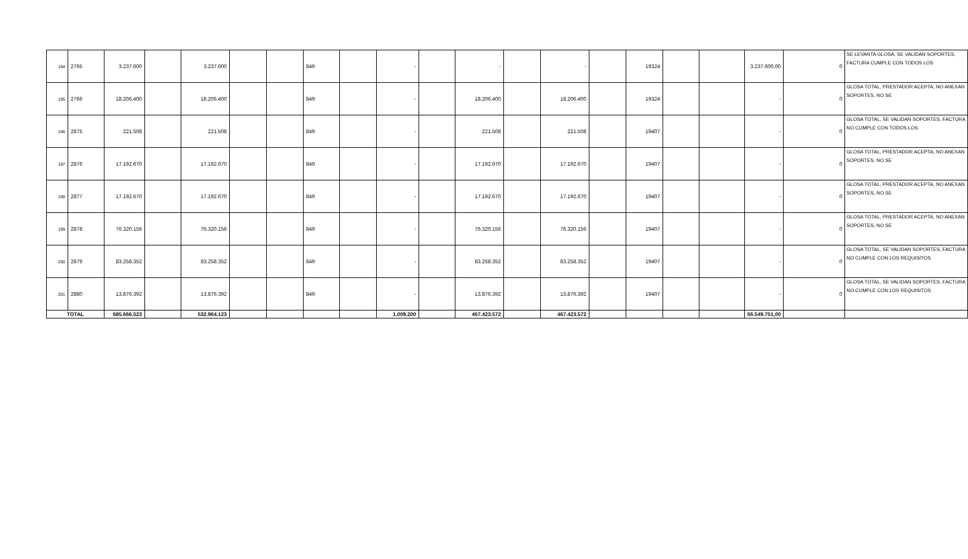| 194 | 2765 | 3.237.600 | | 3.237.600 | | | 849 | | - | | - | | - | | 19324 | | | 3.237.600,00 | 0 | SE LEVANTA GLOSA, SE VALIDAN SOPORTES, FACTURA CUMPLE CON TODOS LOS |
| 195 | 2766 | 18.206.400 | | 18.206.400 | | | 849 | | - | | 18.206.400 | | 18.206.400 | | 19324 | | | - | 0 | GLOSA TOTAL, PRESTADOR ACEPTA, NO ANEXAN SOPORTES, NO SE |
| 196 | 2875 | 221.508 | | 221.508 | | | 849 | | - | | 221.508 | | 221.508 | | 19407 | | | - | 0 | GLOSA TOTAL, SE VALIDAN SOPORTES, FACTURA NO CUMPLE CON TODOS LOS |
| 197 | 2876 | 17.192.670 | | 17.192.670 | | | 849 | | - | | 17.192.670 | | 17.192.670 | | 19407 | | | - | 0 | GLOSA TOTAL, PRESTADOR ACEPTA, NO ANEXAN SOPORTES, NO SE |
| 198 | 2877 | 17.192.670 | | 17.192.670 | | | 849 | | - | | 17.192.670 | | 17.192.670 | | 19407 | | | - | 0 | GLOSA TOTAL, PRESTADOR ACEPTA, NO ANEXAN SOPORTES, NO SE |
| 199 | 2878 | 76.320.156 | | 76.320.156 | | | 849 | | - | | 76.320.156 | | 76.320.156 | | 19407 | | | - | 0 | GLOSA TOTAL, PRESTADOR ACEPTA, NO ANEXAN SOPORTES, NO SE |
| 200 | 2879 | 83.258.352 | | 83.258.352 | | | 849 | | - | | 83.258.352 | | 83.258.352 | | 19407 | | | - | 0 | GLOSA TOTAL, SE VALIDAN SOPORTES, FACTURA NO CUMPLE CON LOS REQUISITOS |
| 201 | 2880 | 13.876.392 | | 13.876.392 | | | 849 | | - | | 13.876.392 | | 13.876.392 | | 19407 | | | - | 0 | GLOSA TOTAL, SE VALIDAN SOPORTES, FACTURA NO CUMPLE CON LOS REQUISITOS |
| TOTAL | | 685.666.523 | | 532.964.123 | | | | | 1.009.200 | | 467.423.572 | | 467.423.572 | | | | | 66.549.751,00 | | |